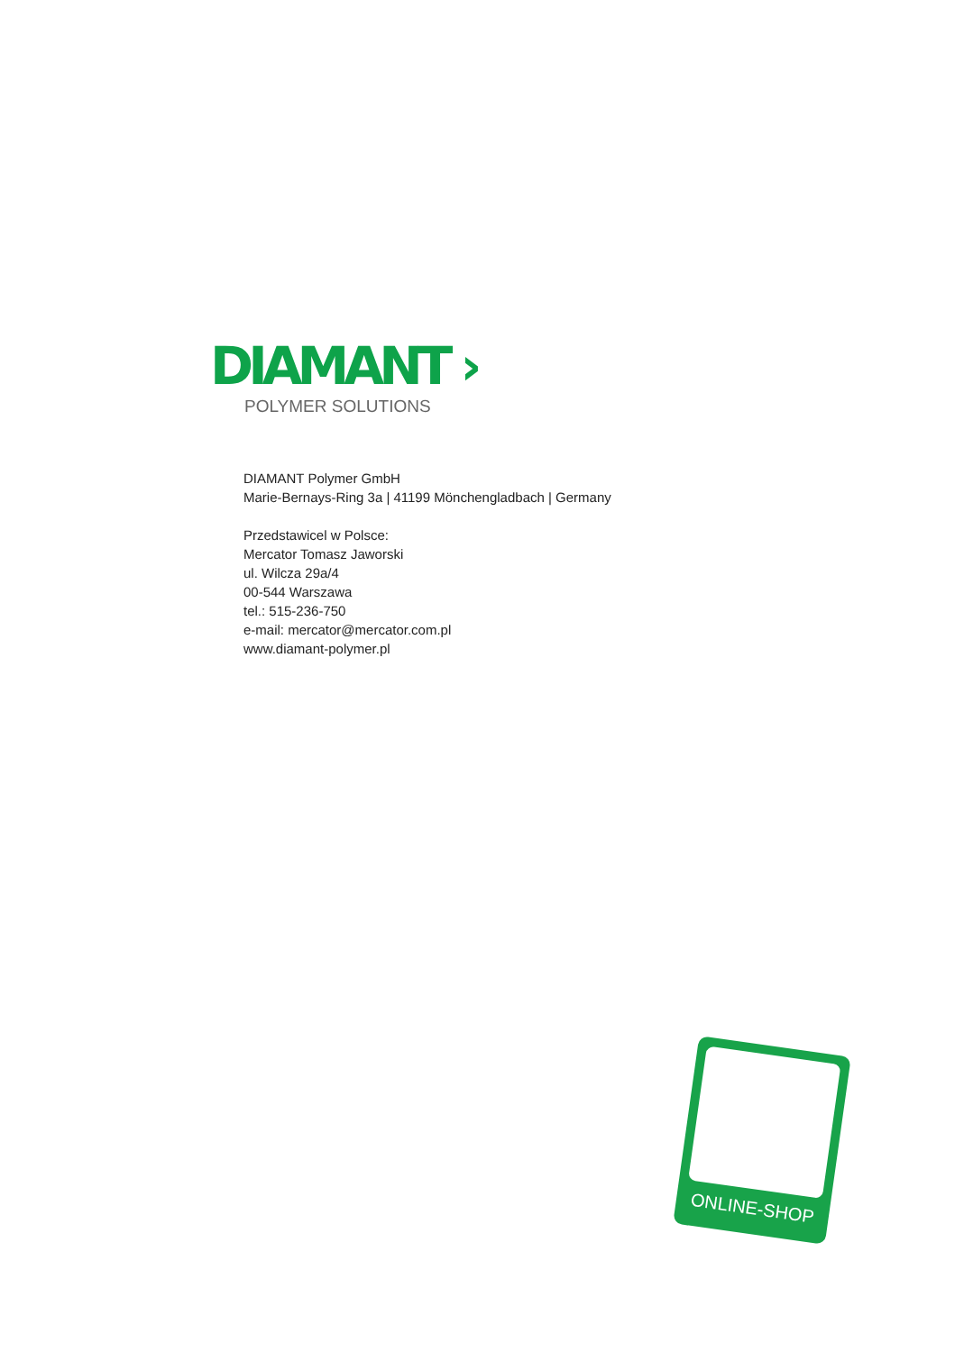DIAMANT ›
POLYMER SOLUTIONS
DIAMANT Polymer GmbH
Marie-Bernays-Ring 3a | 41199 Mönchengladbach | Germany
Przedstawicel w Polsce:
Mercator Tomasz Jaworski
ul. Wilcza 29a/4
00-544 Warszawa
tel.: 515-236-750
e-mail: mercator@mercator.com.pl
www.diamant-polymer.pl
ONLINE-SHOP